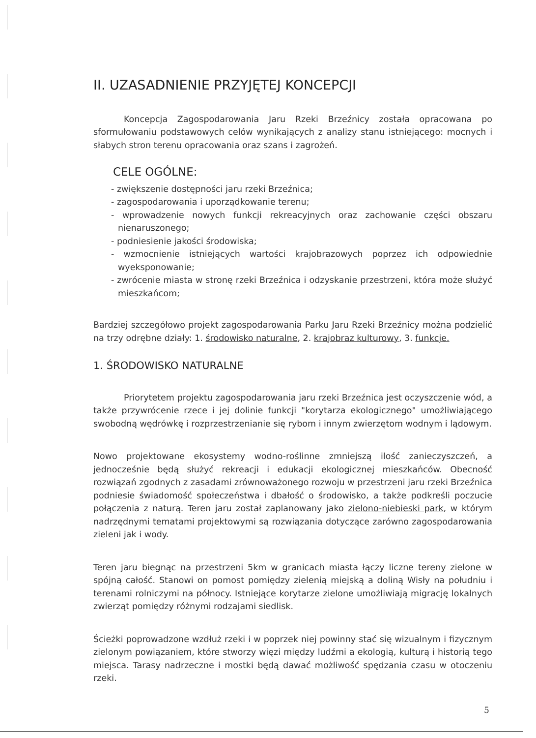II. UZASADNIENIE PRZYJĘTEJ KONCEPCJI
Koncepcja Zagospodarowania Jaru Rzeki Brzeźnicy została opracowana po sformułowaniu podstawowych celów wynikających z analizy stanu istniejącego: mocnych i słabych stron terenu opracowania oraz szans i zagrożeń.
CELE OGÓLNE:
- zwiększenie dostępności jaru rzeki Brzeźnica;
- zagospodarowania i uporządkowanie terenu;
- wprowadzenie nowych funkcji rekreacyjnych oraz zachowanie części obszaru nienaruszonego;
- podniesienie jakości środowiska;
- wzmocnienie istniejących wartości krajobrazowych poprzez ich odpowiednie wyeksponowanie;
- zwrócenie miasta w stronę rzeki Brzeźnica i odzyskanie przestrzeni, która może służyć mieszkańcom;
Bardziej szczegółowo projekt zagospodarowania Parku Jaru Rzeki Brzeźnicy można podzielić na trzy odrębne działy: 1. środowisko naturalne, 2. krajobraz kulturowy, 3. funkcje.
1. ŚRODOWISKO NATURALNE
Priorytetem projektu zagospodarowania jaru rzeki Brzeźnica jest oczyszczenie wód, a także przywrócenie rzece i jej dolinie funkcji "korytarza ekologicznego" umożliwiającego swobodną wędrówkę i rozprzestrzenianie się rybom i innym zwierzętom wodnym i lądowym.
Nowo projektowane ekosystemy wodno-roślinne zmniejszą ilość zanieczyszczeń, a jednocześnie będą służyć rekreacji i edukacji ekologicznej mieszkańców. Obecność rozwiązań zgodnych z zasadami zrównoważonego rozwoju w przestrzeni jaru rzeki Brzeźnica podniesie świadomość społeczeństwa i dbałość o środowisko, a także podkreśli poczucie połączenia z naturą. Teren jaru został zaplanowany jako zielono-niebieski park, w którym nadrzędnymi tematami projektowymi są rozwiązania dotyczące zarówno zagospodarowania zieleni jak i wody.
Teren jaru biegnąc na przestrzeni 5km w granicach miasta łączy liczne tereny zielone w spójną całość. Stanowi on pomost pomiędzy zielenią miejską a doliną Wisły na południu i terenami rolniczymi na północy. Istniejące korytarze zielone umożliwiają migrację lokalnych zwierząt pomiędzy różnymi rodzajami siedlisk.
Ścieżki poprowadzone wzdłuż rzeki i w poprzek niej powinny stać się wizualnym i fizycznym zielonym powiązaniem, które stworzy więzi między ludźmi a ekologią, kulturą i historią tego miejsca. Tarasy nadrzeczne i mostki będą dawać możliwość spędzania czasu w otoczeniu rzeki.
5